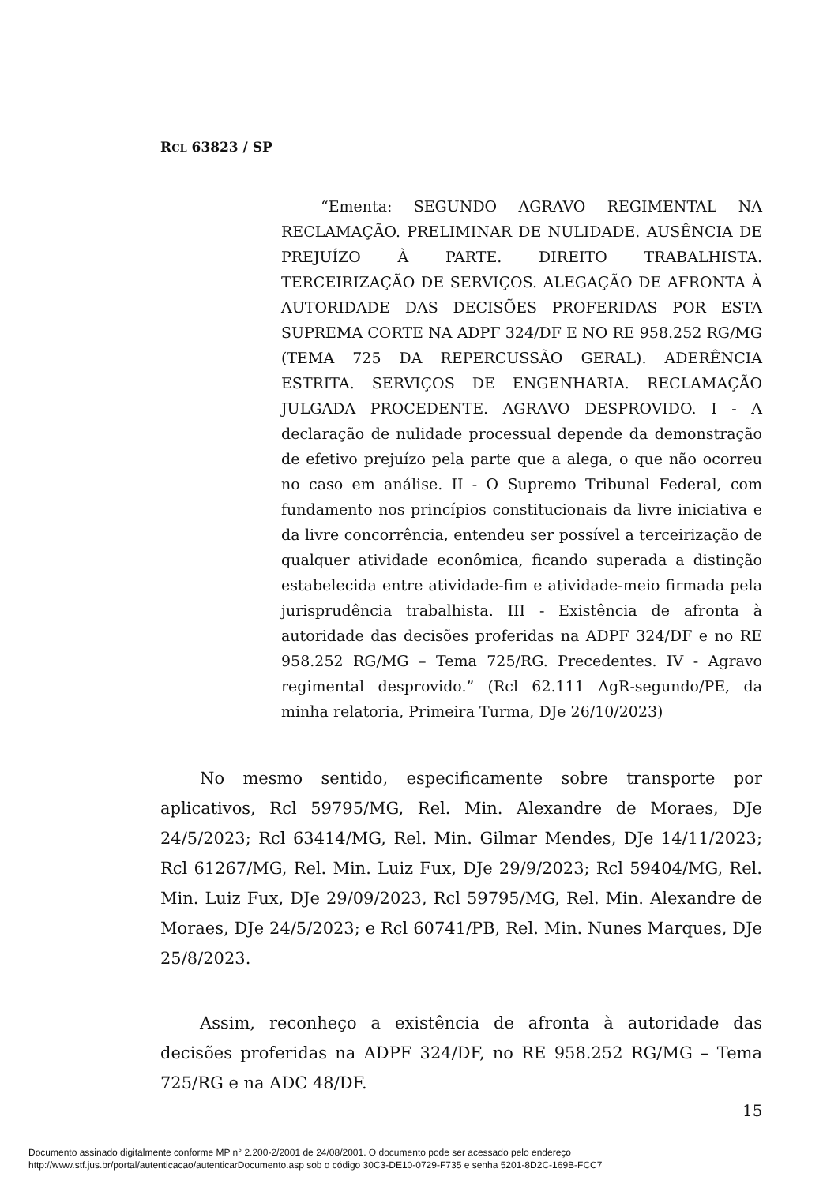RCL 63823 / SP
“Ementa: SEGUNDO AGRAVO REGIMENTAL NA RECLAMAÇÃO. PRELIMINAR DE NULIDADE. AUSÊNCIA DE PREJUÍZO À PARTE. DIREITO TRABALHISTA. TERCEIRIZAÇÃO DE SERVIÇOS. ALEGAÇÃO DE AFRONTA À AUTORIDADE DAS DECISÕES PROFERIDAS POR ESTA SUPREMA CORTE NA ADPF 324/DF E NO RE 958.252 RG/MG (TEMA 725 DA REPERCUSSÃO GERAL). ADERÊNCIA ESTRITA. SERVIÇOS DE ENGENHARIA. RECLAMAÇÃO JULGADA PROCEDENTE. AGRAVO DESPROVIDO. I - A declaração de nulidade processual depende da demonstração de efetivo prejuízo pela parte que a alega, o que não ocorreu no caso em análise. II - O Supremo Tribunal Federal, com fundamento nos princípios constitucionais da livre iniciativa e da livre concorrência, entendeu ser possível a terceirização de qualquer atividade econômica, ficando superada a distinção estabelecida entre atividade-fim e atividade-meio firmada pela jurisprudência trabalhista. III - Existência de afronta à autoridade das decisões proferidas na ADPF 324/DF e no RE 958.252 RG/MG – Tema 725/RG. Precedentes. IV - Agravo regimental desprovido.” (Rcl 62.111 AgR-segundo/PE, da minha relatoria, Primeira Turma, DJe 26/10/2023)
No mesmo sentido, especificamente sobre transporte por aplicativos, Rcl 59795/MG, Rel. Min. Alexandre de Moraes, DJe 24/5/2023; Rcl 63414/MG, Rel. Min. Gilmar Mendes, DJe 14/11/2023; Rcl 61267/MG, Rel. Min. Luiz Fux, DJe 29/9/2023; Rcl 59404/MG, Rel. Min. Luiz Fux, DJe 29/09/2023, Rcl 59795/MG, Rel. Min. Alexandre de Moraes, DJe 24/5/2023; e Rcl 60741/PB, Rel. Min. Nunes Marques, DJe 25/8/2023.
Assim, reconheço a existência de afronta à autoridade das decisões proferidas na ADPF 324/DF, no RE 958.252 RG/MG – Tema 725/RG e na ADC 48/DF.
15
Documento assinado digitalmente conforme MP n° 2.200-2/2001 de 24/08/2001. O documento pode ser acessado pelo endereço
http://www.stf.jus.br/portal/autenticacao/autenticarDocumento.asp sob o código 30C3-DE10-0729-F735 e senha 5201-8D2C-169B-FCC7